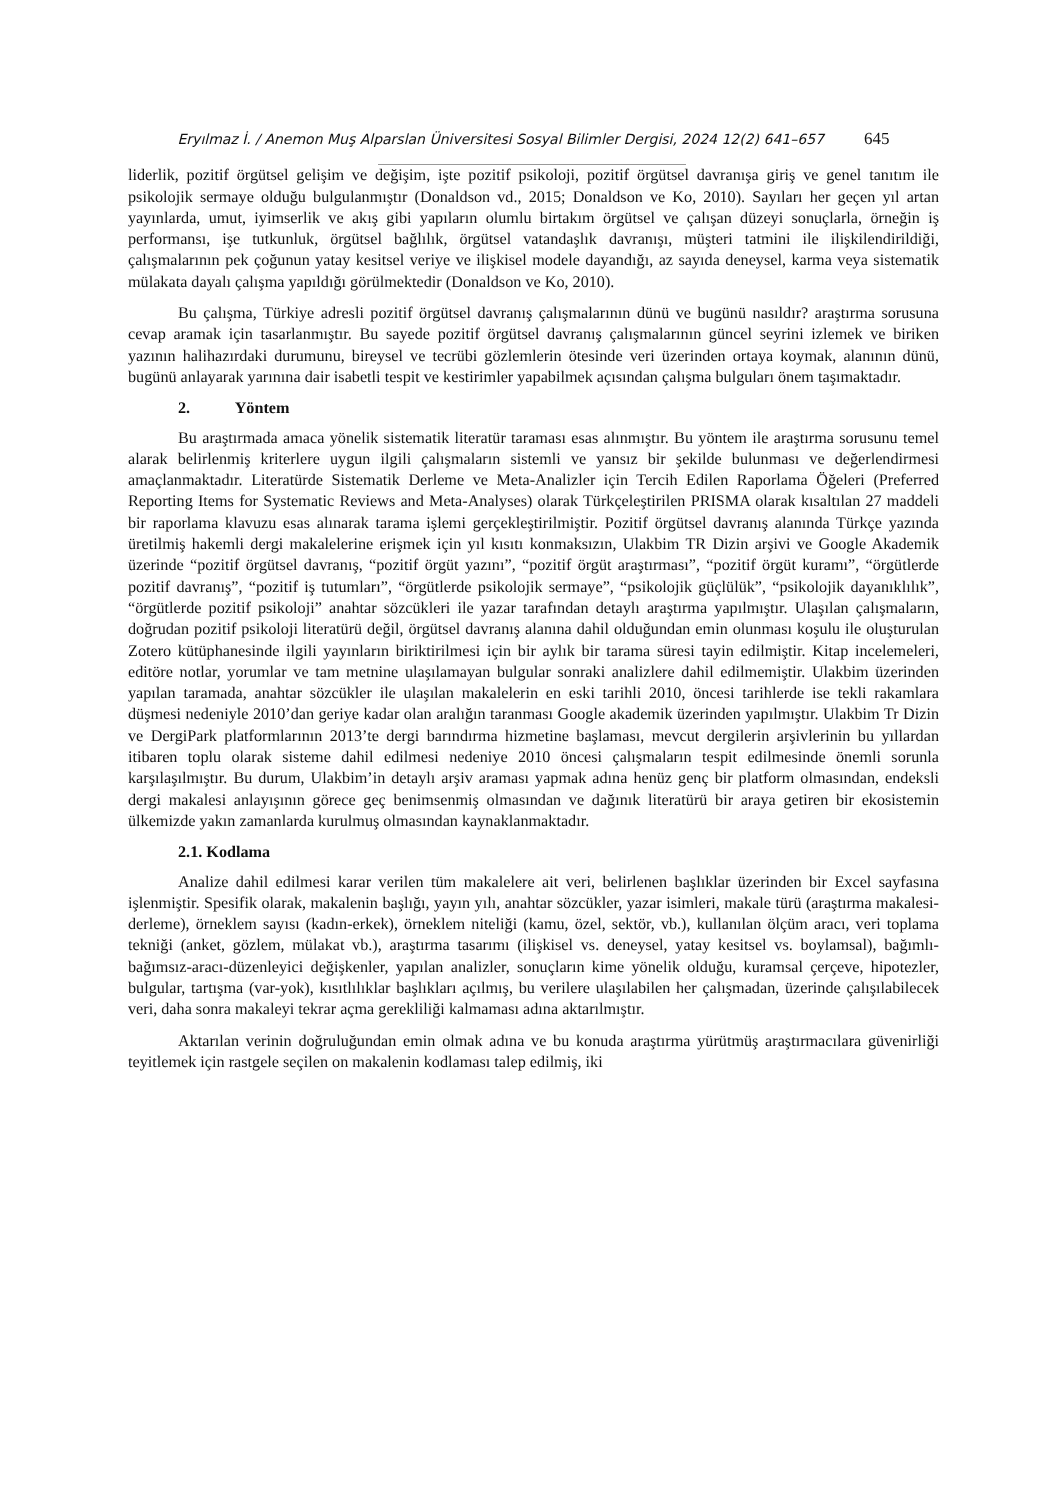Eryılmaz İ. / Anemon Muş Alparslan Üniversitesi Sosyal Bilimler Dergisi, 2024 12(2) 641–657 645
liderlik, pozitif örgütsel gelişim ve değişim, işte pozitif psikoloji, pozitif örgütsel davranışa giriş ve genel tanıtım ile psikolojik sermaye olduğu bulgulanmıştır (Donaldson vd., 2015; Donaldson ve Ko, 2010). Sayıları her geçen yıl artan yayınlarda, umut, iyimserlik ve akış gibi yapıların olumlu birtakım örgütsel ve çalışan düzeyi sonuçlarla, örneğin iş performansı, işe tutkunluk, örgütsel bağlılık, örgütsel vatandaşlık davranışı, müşteri tatmini ile ilişkilendirildiği, çalışmalarının pek çoğunun yatay kesitsel veriye ve ilişkisel modele dayandığı, az sayıda deneysel, karma veya sistematik mülakata dayalı çalışma yapıldığı görülmektedir (Donaldson ve Ko, 2010).
Bu çalışma, Türkiye adresli pozitif örgütsel davranış çalışmalarının dünü ve bugünü nasıldır? araştırma sorusuna cevap aramak için tasarlanmıştır. Bu sayede pozitif örgütsel davranış çalışmalarının güncel seyrini izlemek ve biriken yazının halihazırdaki durumunu, bireysel ve tecrübi gözlemlerin ötesinde veri üzerinden ortaya koymak, alanının dünü, bugünü anlayarak yarınına dair isabetli tespit ve kestirimler yapabilmek açısından çalışma bulguları önem taşımaktadır.
2. Yöntem
Bu araştırmada amaca yönelik sistematik literatür taraması esas alınmıştır. Bu yöntem ile araştırma sorusunu temel alarak belirlenmiş kriterlere uygun ilgili çalışmaların sistemli ve yansız bir şekilde bulunması ve değerlendirmesi amaçlanmaktadır. Literatürde Sistematik Derleme ve Meta-Analizler için Tercih Edilen Raporlama Öğeleri (Preferred Reporting Items for Systematic Reviews and Meta-Analyses) olarak Türkçeleştirilen PRISMA olarak kısaltılan 27 maddeli bir raporlama klavuzu esas alınarak tarama işlemi gerçekleştirilmiştir. Pozitif örgütsel davranış alanında Türkçe yazında üretilmiş hakemli dergi makalelerine erişmek için yıl kısıtı konmaksızın, Ulakbim TR Dizin arşivi ve Google Akademik üzerinde “pozitif örgütsel davranış, “pozitif örgüt yazını”, “pozitif örgüt araştırması”, “pozitif örgüt kuramı”, “örgütlerde pozitif davranış”, “pozitif iş tutumları”, “örgütlerde psikolojik sermaye”, “psikolojik güçlülük”, “psikolojik dayanıklılık”, “örgütlerde pozitif psikoloji” anahtar sözcükleri ile yazar tarafından detaylı araştırma yapılmıştır. Ulaşılan çalışmaların, doğrudan pozitif psikoloji literatürü değil, örgütsel davranış alanına dahil olduğundan emin olunması koşulu ile oluşturulan Zotero kütüphanesinde ilgili yayınların biriktirilmesi için bir aylık bir tarama süresi tayin edilmiştir. Kitap incelemeleri, editöre notlar, yorumlar ve tam metnine ulaşılamayan bulgular sonraki analizlere dahil edilmemiştir. Ulakbim üzerinden yapılan taramada, anahtar sözcükler ile ulaşılan makalelerin en eski tarihli 2010, öncesi tarihlerde ise tekli rakamlara düşmesi nedeniyle 2010’dan geriye kadar olan aralığın taranması Google akademik üzerinden yapılmıştır. Ulakbim Tr Dizin ve DergiPark platformlarının 2013’te dergi barındırma hizmetine başlaması, mevcut dergilerin arşivlerinin bu yıllardan itibaren toplu olarak sisteme dahil edilmesi nedeniye 2010 öncesi çalışmaların tespit edilmesinde önemli sorunla karşılaşılmıştır. Bu durum, Ulakbim’in detaylı arşiv araması yapmak adına henüz genç bir platform olmasından, endeksli dergi makalesi anlayışının görece geç benimsenmiş olmasından ve dağınık literatürü bir araya getiren bir ekosistemin ülkemizde yakın zamanlarda kurulmuş olmasından kaynaklanmaktadır.
2.1. Kodlama
Analize dahil edilmesi karar verilen tüm makalelere ait veri, belirlenen başlıklar üzerinden bir Excel sayfasına işlenmiştir. Spesifik olarak, makalenin başlığı, yayın yılı, anahtar sözcükler, yazar isimleri, makale türü (araştırma makalesi-derleme), örneklem sayısı (kadın-erkek), örneklem niteliği (kamu, özel, sektör, vb.), kullanılan ölçüm aracı, veri toplama tekniği (anket, gözlem, mülakat vb.), araştırma tasarımı (ilişkisel vs. deneysel, yatay kesitsel vs. boylamsal), bağımlı-bağımsız-aracı-düzenleyici değişkenler, yapılan analizler, sonuçların kime yönelik olduğu, kuramsal çerçeve, hipotezler, bulgular, tartışma (var-yok), kısıtlılıklar başlıkları açılmış, bu verilere ulaşılabilen her çalışmadan, üzerinde çalışılabilecek veri, daha sonra makaleyi tekrar açma gerekliliği kalmaması adına aktarılmıştır.
Aktarılan verinin doğruluğundan emin olmak adına ve bu konuda araştırma yürütmüş araştırmacılara güvenirliği teyitlemek için rastgele seçilen on makalenin kodlaması talep edilmiş, iki